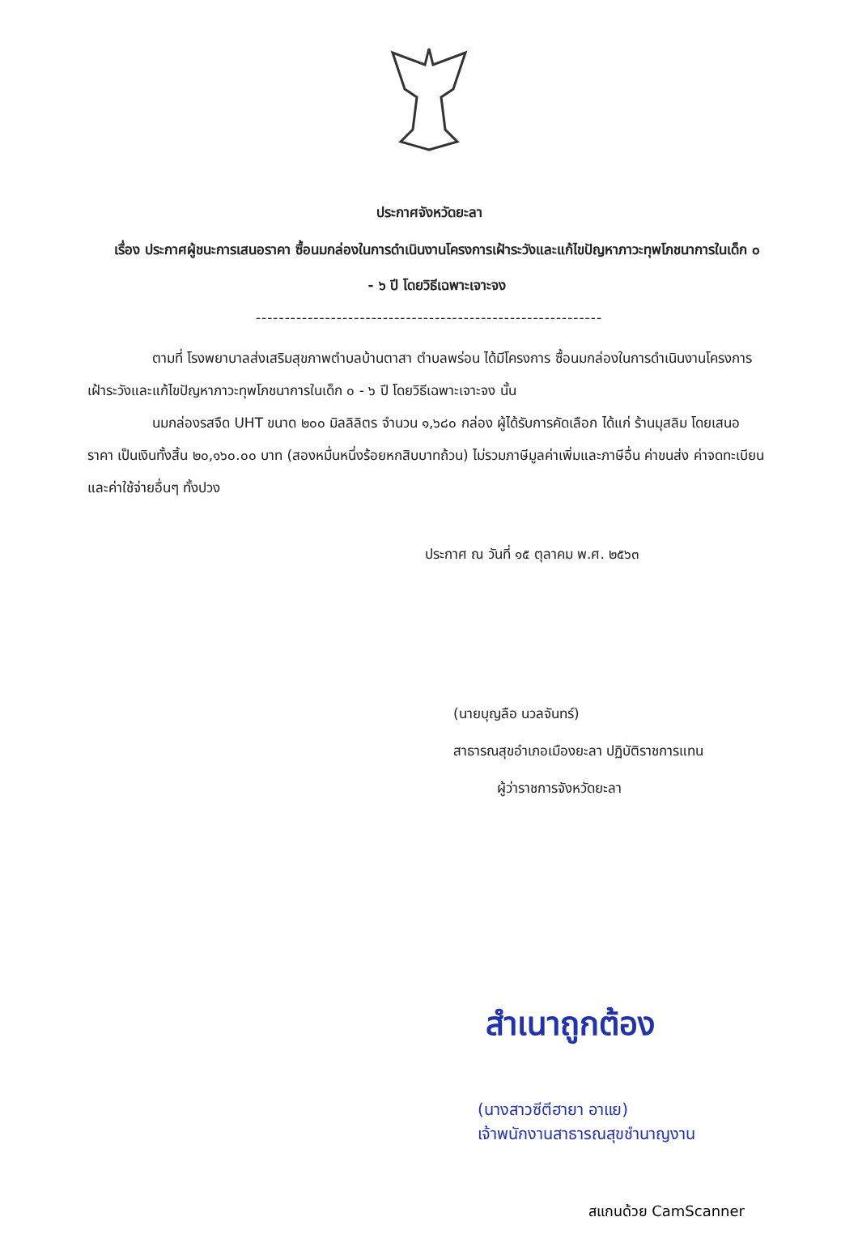ประกาศจังหวัดยะลา
เรื่อง ประกาศผู้ชนะการเสนอราคา ซื้อนมกล่องในการดำเนินงานโครงการเฝ้าระวังและแก้ไขปัญหาภาวะทุพโภชนาการในเด็ก ๐ - ๖ ปี โดยวิธีเฉพาะเจาะจง
------------------------------------------------------------
ตามที่ โรงพยาบาลส่งเสริมสุขภาพตำบลบ้านตาสา ตำบลพร่อน ได้มีโครงการ ซื้อนมกล่องในการดำเนินงานโครงการเฝ้าระวังและแก้ไขปัญหาภาวะทุพโภชนาการในเด็ก ๐ - ๖ ปี โดยวิธีเฉพาะเจาะจง นั้น
นมกล่องรสจืด UHT ขนาด ๒๐๐ มิลลิลิตร จำนวน ๑,๖๘๐ กล่อง ผู้ได้รับการคัดเลือก ได้แก่ ร้านมุสลิม โดยเสนอราคา เป็นเงินทั้งสิ้น ๒๐,๑๖๐.๐๐ บาท (สองหมื่นหนึ่งร้อยหกสิบบาทถ้วน) ไม่รวมภาษีมูลค่าเพิ่มและภาษีอื่น ค่าขนส่ง ค่าจดทะเบียน และค่าใช้จ่ายอื่นๆ ทั้งปวง
ประกาศ ณ วันที่ ๑๕ ตุลาคม พ.ศ. ๒๕๖๓
(นายบุญลือ นวลจันทร์)
สาธารณสุขอำเภอเมืองยะลา ปฏิบัติราชการแทน
ผู้ว่าราชการจังหวัดยะลา
สำเนาถูกต้อง
(นางสาวซีตีฮายา อาแย)
เจ้าพนักงานสาธารณสุขชำนาญงาน
สแกนด้วย CamScanner